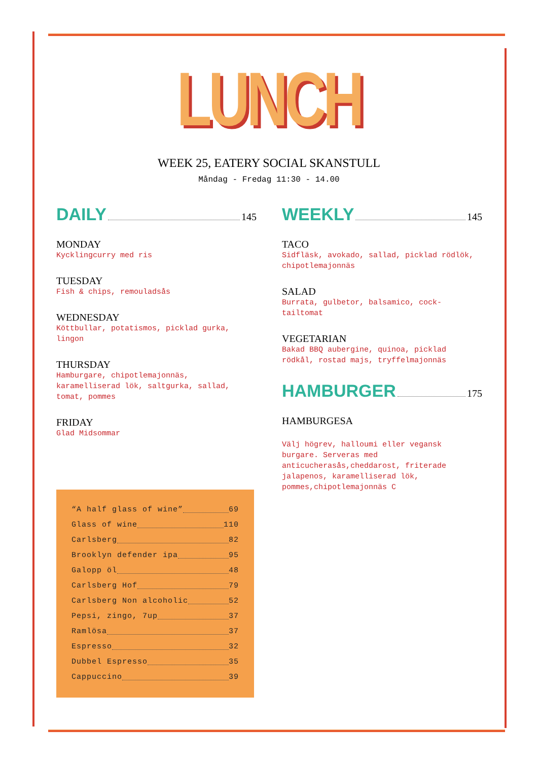LUNCH
WEEK 25, EATERY SOCIAL SKANSTULL
Måndag - Fredag 11:30 - 14.00
DAILY 145
MONDAY
Kycklingcurry med ris
TUESDAY
Fish & chips, remouladsås
WEDNESDAY
Köttbullar, potatismos, picklad gurka, lingon
THURSDAY
Hamburgare, chipotlemajonnäs, karamelliserad lök, saltgurka, sallad, tomat, pommes
FRIDAY
Glad Midsommar
“A half glass of wine” 69
Glass of wine 110
Carlsberg 82
Brooklyn defender ipa 95
Galopp öl 48
Carlsberg Hof 79
Carlsberg Non alcoholic 52
Pepsi, zingo, 7up 37
Ramlösa 37
Espresso 32
Dubbel Espresso 35
Cappuccino 39
WEEKLY 145
TACO
Sidfläsk, avokado, sallad, picklad rödlök, chipotlemajonnäs
SALAD
Burrata, gulbetor, balsamico, cock-tailtomat
VEGETARIAN
Bakad BBQ aubergine, quinoa, picklad rödkål, rostad majs, tryffelmajonnäs
HAMBURGER 175
HAMBURGESA
Välj högrev, halloumi eller vegansk burgare. Serveras med anticucherasås,cheddarost, friterade jalapenos, karamelliserad lök, pommes,chipotlemajonnäs C